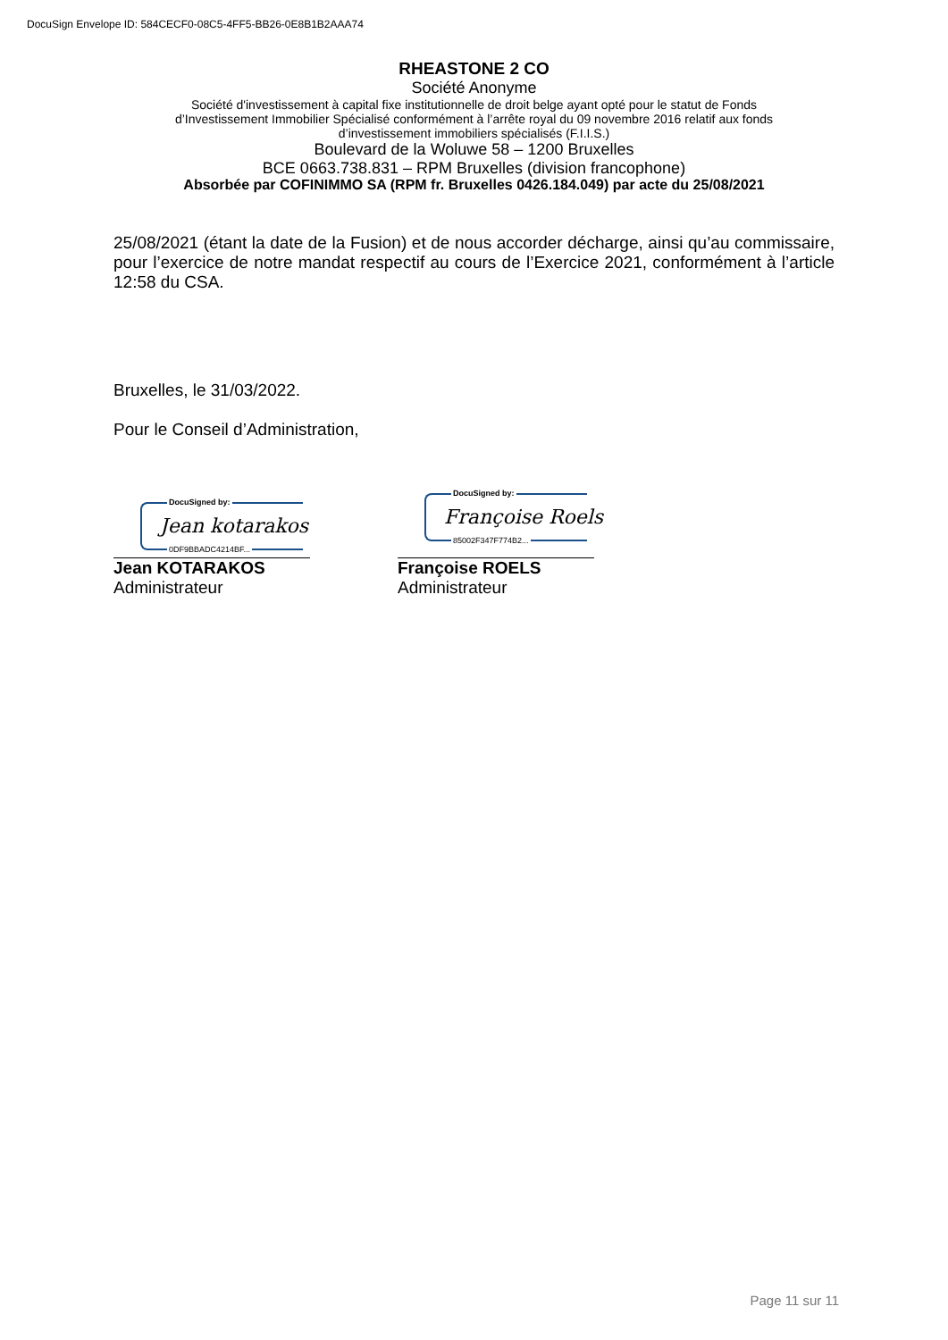DocuSign Envelope ID: 584CECF0-08C5-4FF5-BB26-0E8B1B2AAA74
RHEASTONE 2 CO
Société Anonyme
Société d'investissement à capital fixe institutionnelle de droit belge ayant opté pour le statut de Fonds
d’Investissement Immobilier Spécialisé conformément à l’arrête royal du 09 novembre 2016 relatif aux fonds
d’investissement immobiliers spécialisés (F.I.I.S.)
Boulevard de la Woluwe 58 – 1200 Bruxelles
BCE 0663.738.831 – RPM Bruxelles (division francophone)
Absorbée par COFINIMMO SA (RPM fr. Bruxelles 0426.184.049) par acte du 25/08/2021
25/08/2021 (étant la date de la Fusion) et de nous accorder décharge, ainsi qu’au commissaire, pour l’exercice de notre mandat respectif au cours de l’Exercice 2021, conformément à l’article 12:58 du CSA.
Bruxelles, le 31/03/2022.
Pour le Conseil d’Administration,
DocuSigned by:
Jean kotarakos
0DF9BBADC4214BF...
Jean KOTARAKOS
Administrateur
DocuSigned by:
Françoise Roels
85002F347F774B2...
Françoise ROELS
Administrateur
Page 11 sur 11